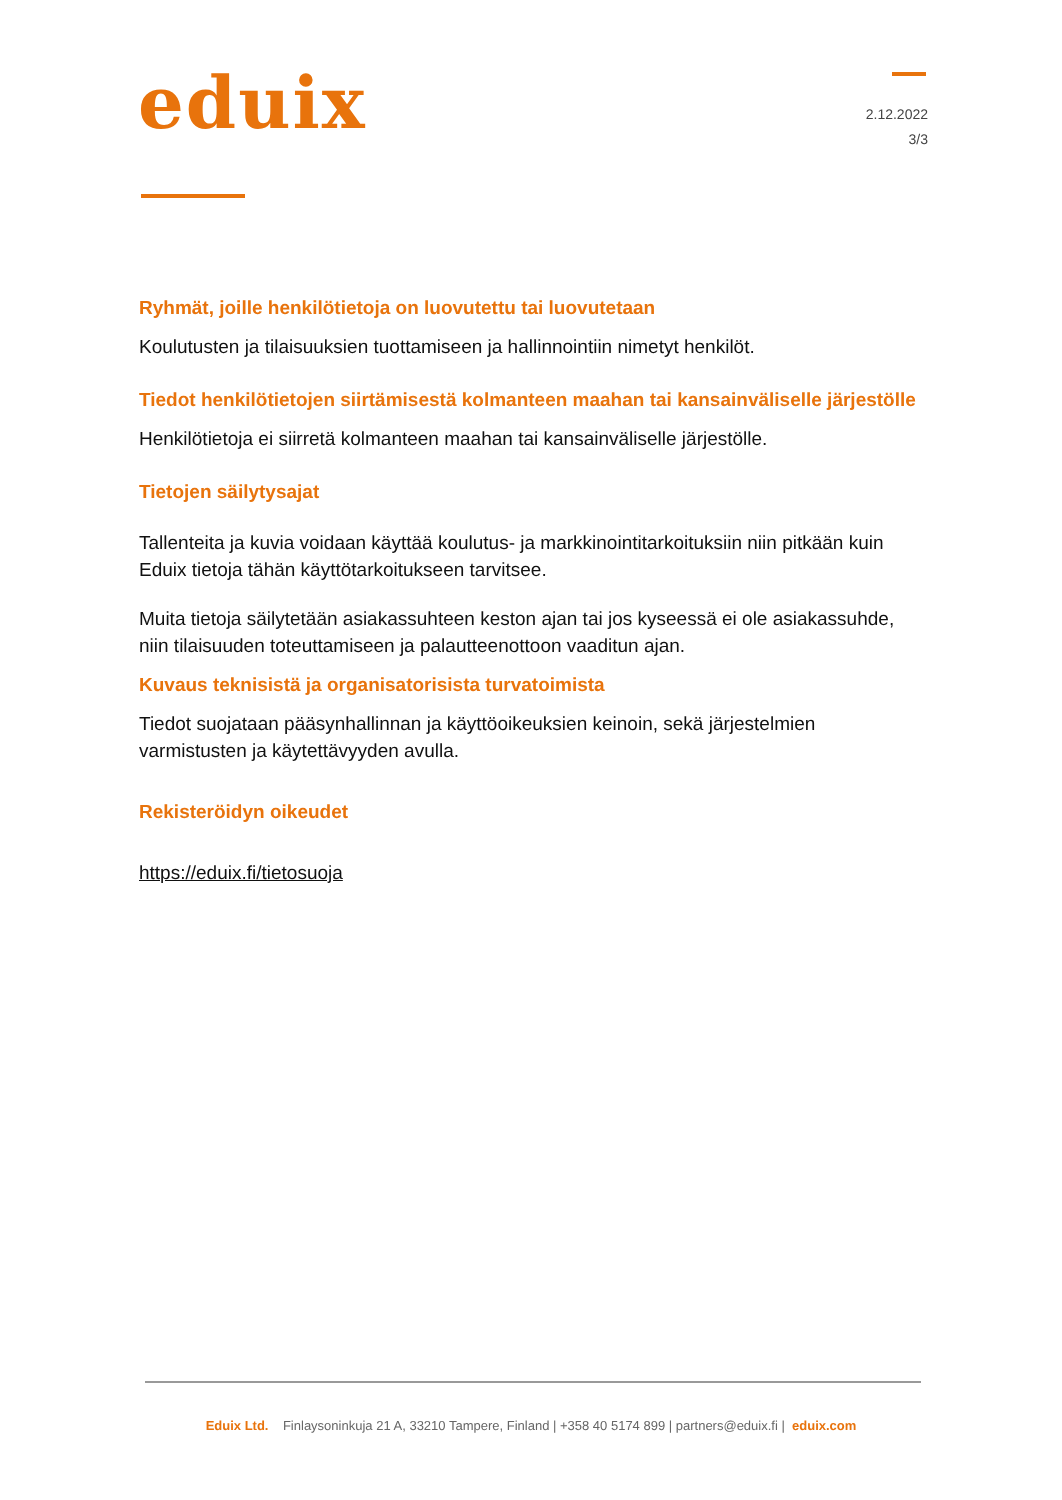eduix
2.12.2022
3/3
Ryhmät, joille henkilötietoja on luovutettu tai luovutetaan
Koulutusten ja tilaisuuksien tuottamiseen ja hallinnointiin nimetyt henkilöt.
Tiedot henkilötietojen siirtämisestä kolmanteen maahan tai kansainväliselle järjestölle
Henkilötietoja ei siirretä kolmanteen maahan tai kansainväliselle järjestölle.
Tietojen säilytysajat
Tallenteita ja kuvia voidaan käyttää koulutus- ja markkinointitarkoituksiin niin pitkään kuin Eduix tietoja tähän käyttötarkoitukseen tarvitsee.
Muita tietoja säilytetään asiakassuhteen keston ajan tai jos kyseessä ei ole asiakassuhde, niin tilaisuuden toteuttamiseen ja palautteenottoon vaaditun ajan.
Kuvaus teknisistä ja organisatorisista turvatoimista
Tiedot suojataan pääsynhallinnan ja käyttöoikeuksien keinoin, sekä järjestelmien varmistusten ja käytettävyyden avulla.
Rekisteröidyn oikeudet
https://eduix.fi/tietosuoja
Eduix Ltd. Finlaysoninkuja 21 A, 33210 Tampere, Finland | +358 40 5174 899 | partners@eduix.fi | eduix.com